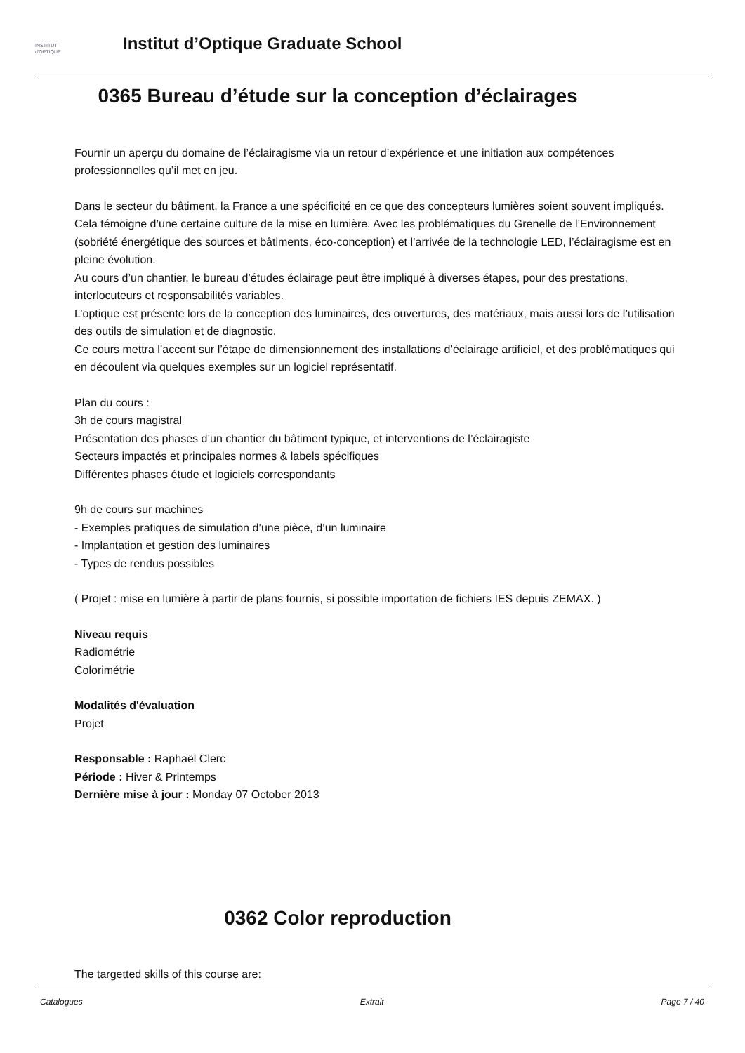INSTITUT
d'OPTIQUE
Institut d’Optique Graduate School
0365 Bureau d’étude sur la conception d’éclairages
Fournir un aperçu du domaine de l’éclairagisme via un retour d’expérience et une initiation aux compétences professionnelles qu’il met en jeu.
Dans le secteur du bâtiment, la France a une spécificité en ce que des concepteurs lumières soient souvent impliqués. Cela témoigne d’une certaine culture de la mise en lumière. Avec les problématiques du Grenelle de l’Environnement (sobriété énergétique des sources et bâtiments, éco-conception) et l’arrivée de la technologie LED, l’éclairagisme est en pleine évolution.
Au cours d’un chantier, le bureau d’études éclairage peut être impliqué à diverses étapes, pour des prestations, interlocuteurs et responsabilités variables.
L’optique est présente lors de la conception des luminaires, des ouvertures, des matériaux, mais aussi lors de l’utilisation des outils de simulation et de diagnostic.
Ce cours mettra l’accent sur l’étape de dimensionnement des installations d’éclairage artificiel, et des problématiques qui en découlent via quelques exemples sur un logiciel représentatif.
Plan du cours :
3h de cours magistral
Présentation des phases d’un chantier du bâtiment typique, et interventions de l’éclairagiste
Secteurs impactés et principales normes & labels spécifiques
Différentes phases étude et logiciels correspondants
9h de cours sur machines
- Exemples pratiques de simulation d’une pièce, d’un luminaire
- Implantation et gestion des luminaires
- Types de rendus possibles
( Projet : mise en lumière à partir de plans fournis, si possible importation de fichiers IES depuis ZEMAX. )
Niveau requis
Radiométrie
Colorimétrie
Modalités d'évaluation
Projet
Responsable : Raphaël Clerc
Période : Hiver & Printemps
Dernière mise à jour : Monday 07 October 2013
0362 Color reproduction
The targetted skills of this course are:
Catalogues Extrait Page 7 / 40